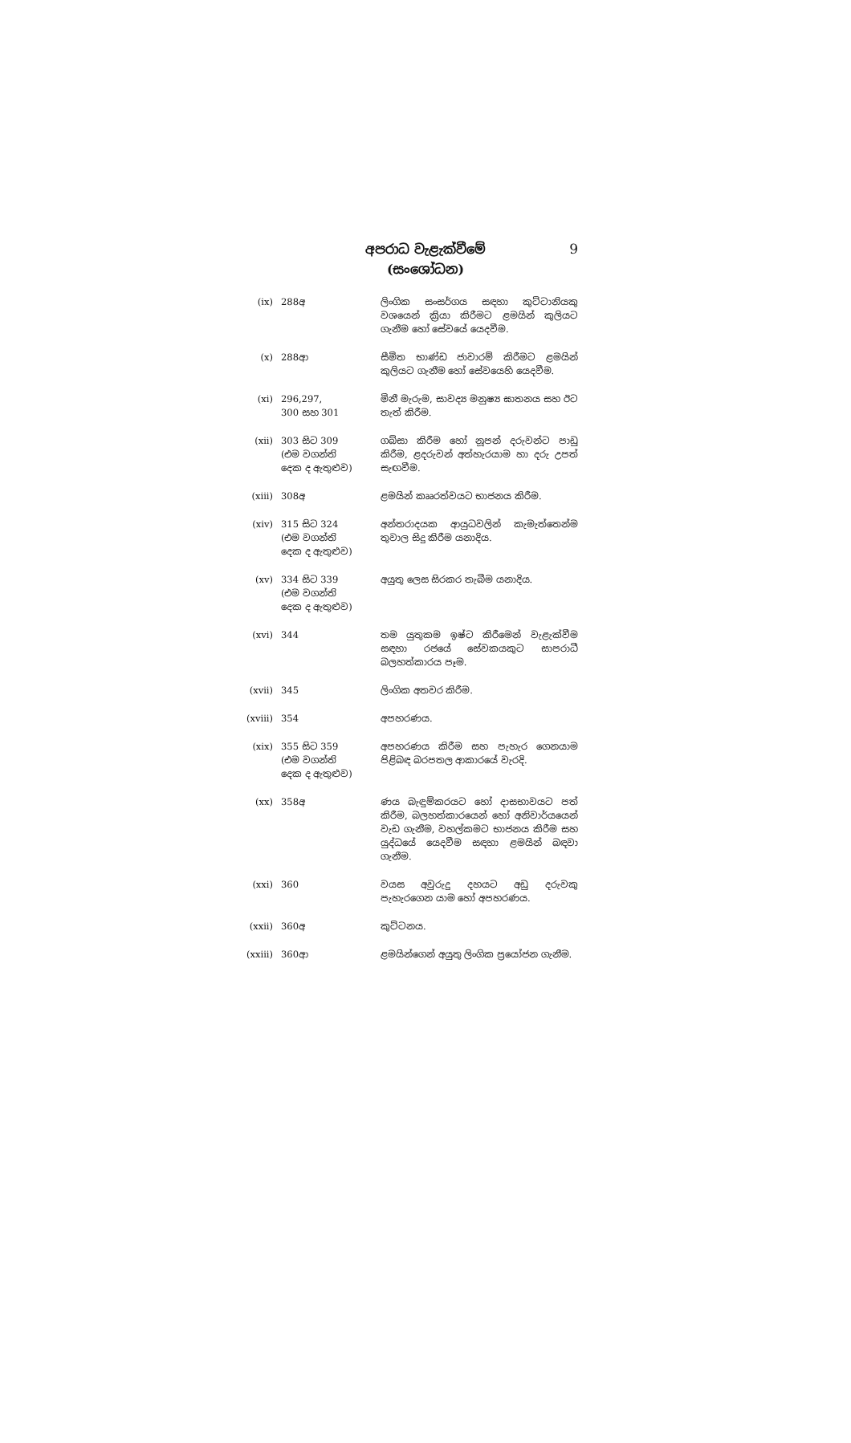අපරාධ වැළැක්වීමේ
(සංශෝධන)
9
| (ix) | 288අ | ලිංගික සංසර්ගය සඳහා කුට්ටානියකු වශයෙන් ක්‍රියා කිරීමට ළමයින් කුලියට ගැනීම හෝ සේවයේ යෙදවීම. |
| (x) | 288ආ | සීමිත භාණ්ඩ ජාවාරම් කිරීමට ළමයින් කුලියට ගැනීම හෝ සේවයෙහි යෙදවීම. |
| (xi) | 296,297, 300 සහ 301 | මිනී මැරුම, සාවද්‍ය මනුෂ්‍ය ඝාතනය සහ ඊට තැත් කිරීම. |
| (xii) | 303 සිට 309 (එම වගන්ති දෙක ද ඇතුළුව) | ගබ්සා කිරීම හෝ නූපන් දරුවන්ට පාඩු කිරීම, ළදරුවන් අත්හැරයාම හා දරු උපත් සැඟවීම. |
| (xiii) | 308අ | ළමයින් කෲරත්වයට භාජනය කිරීම. |
| (xiv) | 315 සිට 324 (එම වගන්ති දෙක ද ඇතුළුව) | අන්තරාදයක ආයුධවලින් කැමැත්තෙන්ම තුවාල සිදු කිරීම යනාදිය. |
| (xv) | 334 සිට 339 (එම වගන්ති දෙක ද ඇතුළුව) | අයුතු ලෙස සිරකර තැබීම යනාදිය. |
| (xvi) | 344 | තම යුතුකම ඉෂ්ට කිරීමෙන් වැළැක්වීම සඳහා රජයේ සේවකයකුට සාපරාධී බලහත්කාරය පෑම. |
| (xvii) | 345 | ලිංගික අතවර කිරීම. |
| (xviii) | 354 | අපහරණය. |
| (xix) | 355 සිට 359 (එම වගන්ති දෙක ද ඇතුළුව) | අපහරණය කිරීම සහ පැහැර ගෙනයාම පිළිබඳ බරපතල ආකාරයේ වැරදි. |
| (xx) | 358අ | ණය බැඳුම්කරයට හෝ දාසභාවයට පත් කිරීම, බලහත්කාරයෙන් හෝ අනිවාර්යයෙන් වැඩ ගැනීම, වහල්කමට භාජනය කිරීම සහ යුද්ධයේ යෙදවීම සඳහා ළමයින් බඳවා ගැනීම. |
| (xxi) | 360 | වයස අවුරුදු දහයට අඩු දරුවකු පැහැරගෙන යාම හෝ අපහරණය. |
| (xxii) | 360අ | කුට්ටනය. |
| (xxiii) | 360ආ | ළමයින්ගෙන් අයුතු ලිංගික ප්‍රයෝජන ගැනීම. |